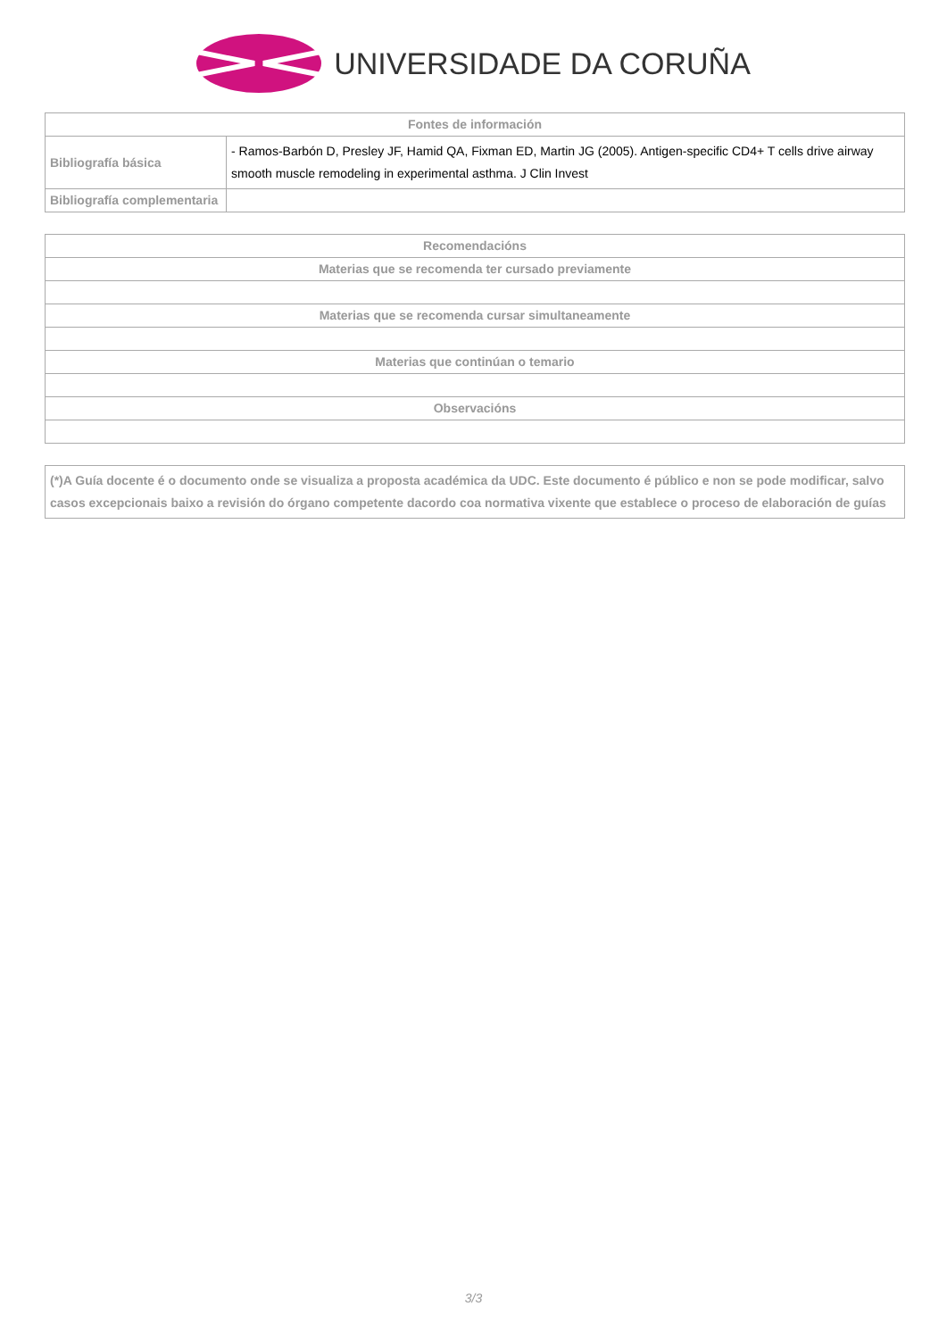UNIVERSIDADE DA CORUÑA
| Fontes de información | |
| --- | --- |
| Bibliografía básica | - Ramos-Barbón D, Presley JF, Hamid QA, Fixman ED, Martin JG (2005). Antigen-specific CD4+ T cells drive airway smooth muscle remodeling in experimental asthma. J Clin Invest |
| Bibliografía complementaria | |
| Recomendacións |
| --- |
| Materias que se recomenda ter cursado previamente |
| Materias que se recomenda cursar simultaneamente |
| Materias que continúan o temario |
| Observacións |
| (*)A Guía docente é o documento onde se visualiza a proposta académica da UDC. Este documento é público e non se pode modificar, salvo casos excepcionais baixo a revisión do órgano competente dacordo coa normativa vixente que establece o proceso de elaboración de guías |
3/3